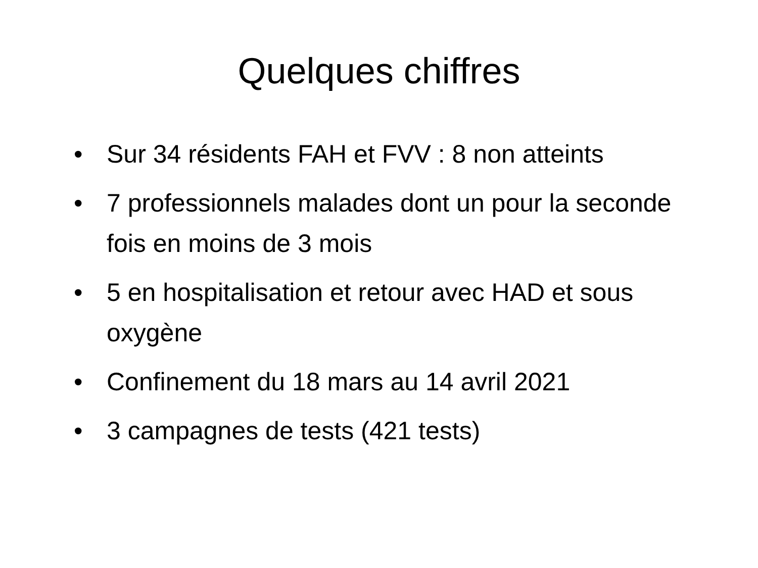Quelques chiffres
• Sur 34 résidents FAH et FVV : 8 non atteints
• 7 professionnels malades dont un pour la seconde fois en moins de 3 mois
• 5 en hospitalisation et retour avec HAD et sous oxygène
• Confinement du 18 mars au 14 avril 2021
• 3 campagnes de tests (421 tests)